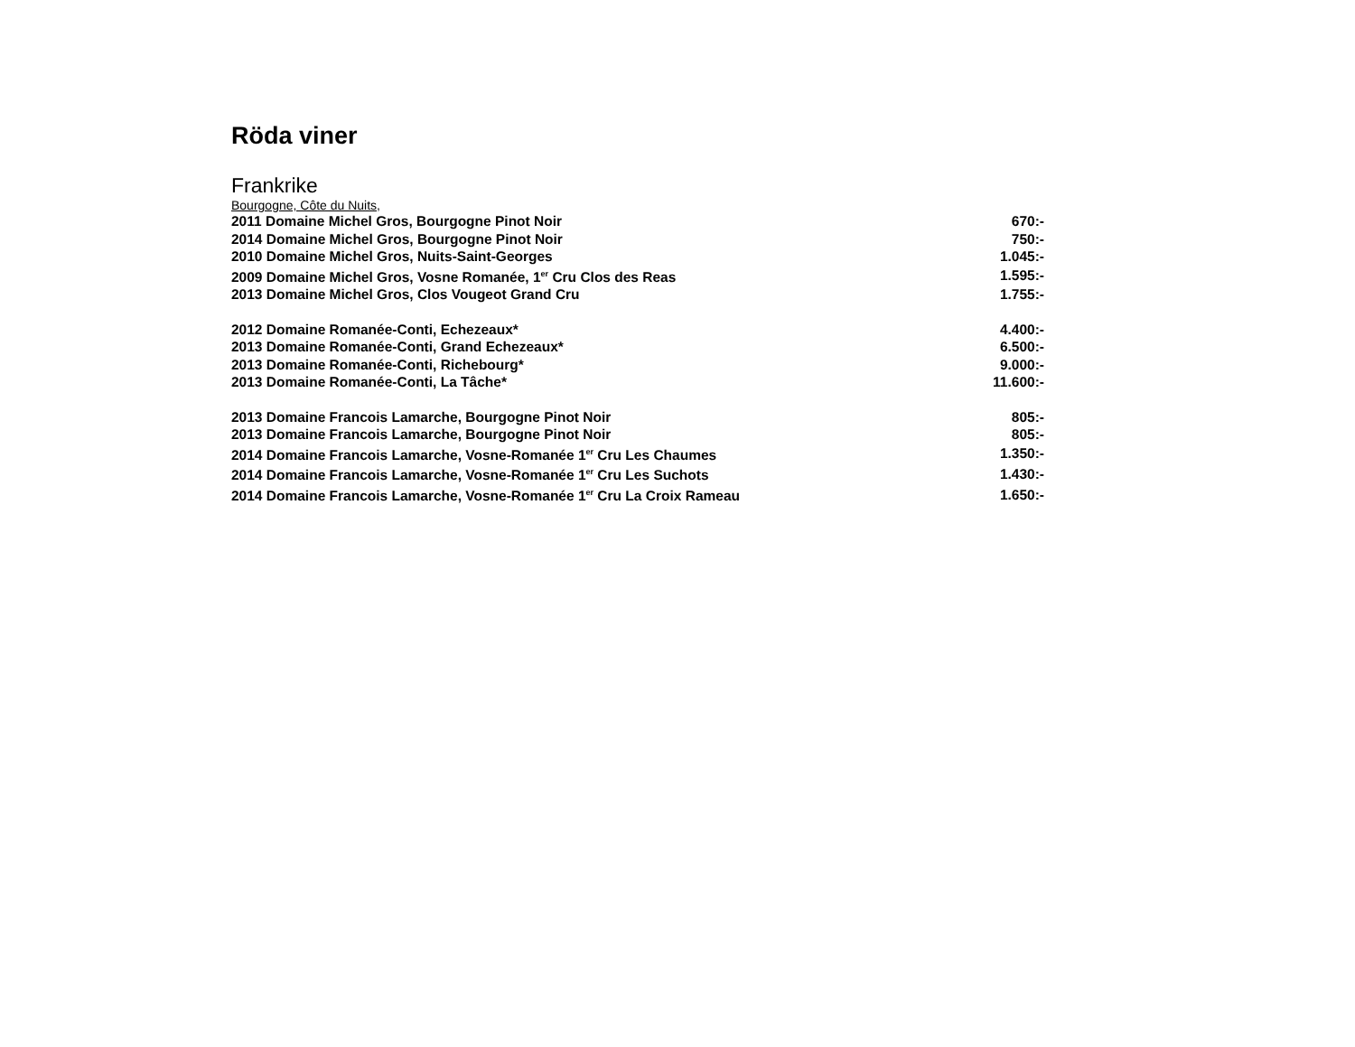Röda viner
Frankrike
Bourgogne, Côte du Nuits,
| 2011 Domaine Michel Gros, Bourgogne Pinot Noir | 670:- |
| 2014 Domaine Michel Gros, Bourgogne Pinot Noir | 750:- |
| 2010 Domaine Michel Gros, Nuits-Saint-Georges | 1.045:- |
| 2009 Domaine Michel Gros, Vosne Romanée, 1<sup>er</sup> Cru Clos des Reas | 1.595:- |
| 2013 Domaine Michel Gros, Clos Vougeot Grand Cru | 1.755:- |
| 2012 Domaine Romanée-Conti, Echezeaux* | 4.400:- |
| 2013 Domaine Romanée-Conti, Grand Echezeaux* | 6.500:- |
| 2013 Domaine Romanée-Conti, Richebourg* | 9.000:- |
| 2013 Domaine Romanée-Conti, La Tâche* | 11.600:- |
| 2013 Domaine Francois Lamarche, Bourgogne Pinot Noir | 805:- |
| 2013 Domaine Francois Lamarche, Bourgogne Pinot Noir | 805:- |
| 2014 Domaine Francois Lamarche, Vosne-Romanée 1<sup>er</sup> Cru Les Chaumes | 1.350:- |
| 2014 Domaine Francois Lamarche, Vosne-Romanée 1<sup>er</sup> Cru Les Suchots | 1.430:- |
| 2014 Domaine Francois Lamarche, Vosne-Romanée 1<sup>er</sup> Cru La Croix Rameau | 1.650:- |